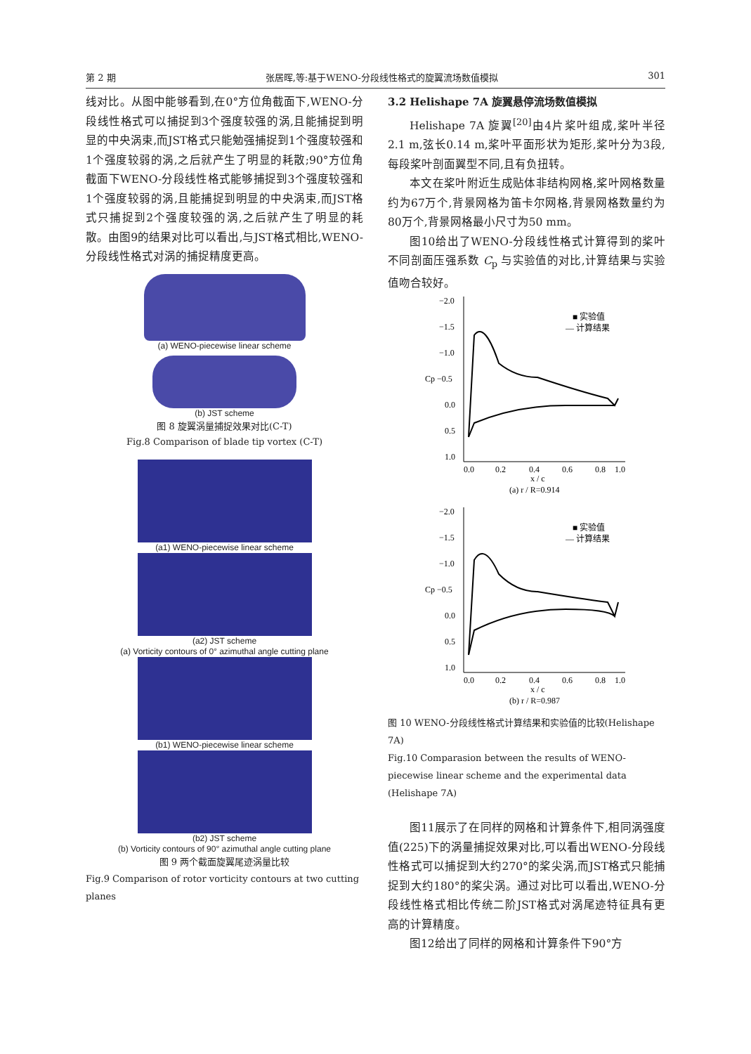第 2 期 张居晖,等:基于WENO-分段线性格式的旋翼流场数值模拟 301
线对比。从图中能够看到,在0°方位角截面下,WENO-分段线性格式可以捕捉到3个强度较强的涡,且能捕捉到明显的中央涡束,而JST格式只能勉强捕捉到1个强度较强和1个强度较弱的涡,之后就产生了明显的耗散;90°方位角截面下WENO-分段线性格式能够捕捉到3个强度较强和1个强度较弱的涡,且能捕捉到明显的中央涡束,而JST格式只捕捉到2个强度较强的涡,之后就产生了明显的耗散。由图9的结果对比可以看出,与JST格式相比,WENO-分段线性格式对涡的捕捉精度更高。
(a) WENO-piecewise linear scheme
(b) JST scheme
图 8 旋翼涡量捕捉效果对比(C-T)
Fig.8 Comparison of blade tip vortex (C-T)
(a1) WENO-piecewise linear scheme
(a2) JST scheme
(a) Vorticity contours of 0° azimuthal angle cutting plane
(b1) WENO-piecewise linear scheme
(b2) JST scheme
(b) Vorticity contours of 90° azimuthal angle cutting plane
图 9 两个截面旋翼尾迹涡量比较
Fig.9 Comparison of rotor vorticity contours at two cutting planes
3.2 Helishape 7A 旋翼悬停流场数值模拟
Helishape 7A 旋翼<sup>[20]</sup>由4片桨叶组成,桨叶半径2.1 m,弦长0.14 m,桨叶平面形状为矩形,桨叶分为3段,每段桨叶剖面翼型不同,且有负扭转。
本文在桨叶附近生成贴体非结构网格,桨叶网格数量约为67万个,背景网格为笛卡尔网格,背景网格数量约为80万个,背景网格最小尺寸为50 mm。
图10给出了WENO-分段线性格式计算得到的桨叶不同剖面压强系数 C<sub>p</sub> 与实验值的对比,计算结果与实验值吻合较好。
−2.0
−1.5
−1.0
Cp −0.5
0.0
0.5
1.0
0.0
0.2
0.4
0.6
0.8
1.0
x / c
(a) r / R=0.914
■ 实验值
— 计算结果
−2.0
−1.5
−1.0
Cp −0.5
0.0
0.5
1.0
0.0
0.2
0.4
0.6
0.8
1.0
x / c
(b) r / R=0.987
■ 实验值
— 计算结果
图 10 WENO-分段线性格式计算结果和实验值的比较(Helishape 7A)
Fig.10 Comparasion between the results of WENO-piecewise linear scheme and the experimental data (Helishape 7A)
图11展示了在同样的网格和计算条件下,相同涡强度值(225)下的涡量捕捉效果对比,可以看出WENO-分段线性格式可以捕捉到大约270°的桨尖涡,而JST格式只能捕捉到大约180°的桨尖涡。通过对比可以看出,WENO-分段线性格式相比传统二阶JST格式对涡尾迹特征具有更高的计算精度。
图12给出了同样的网格和计算条件下90°方